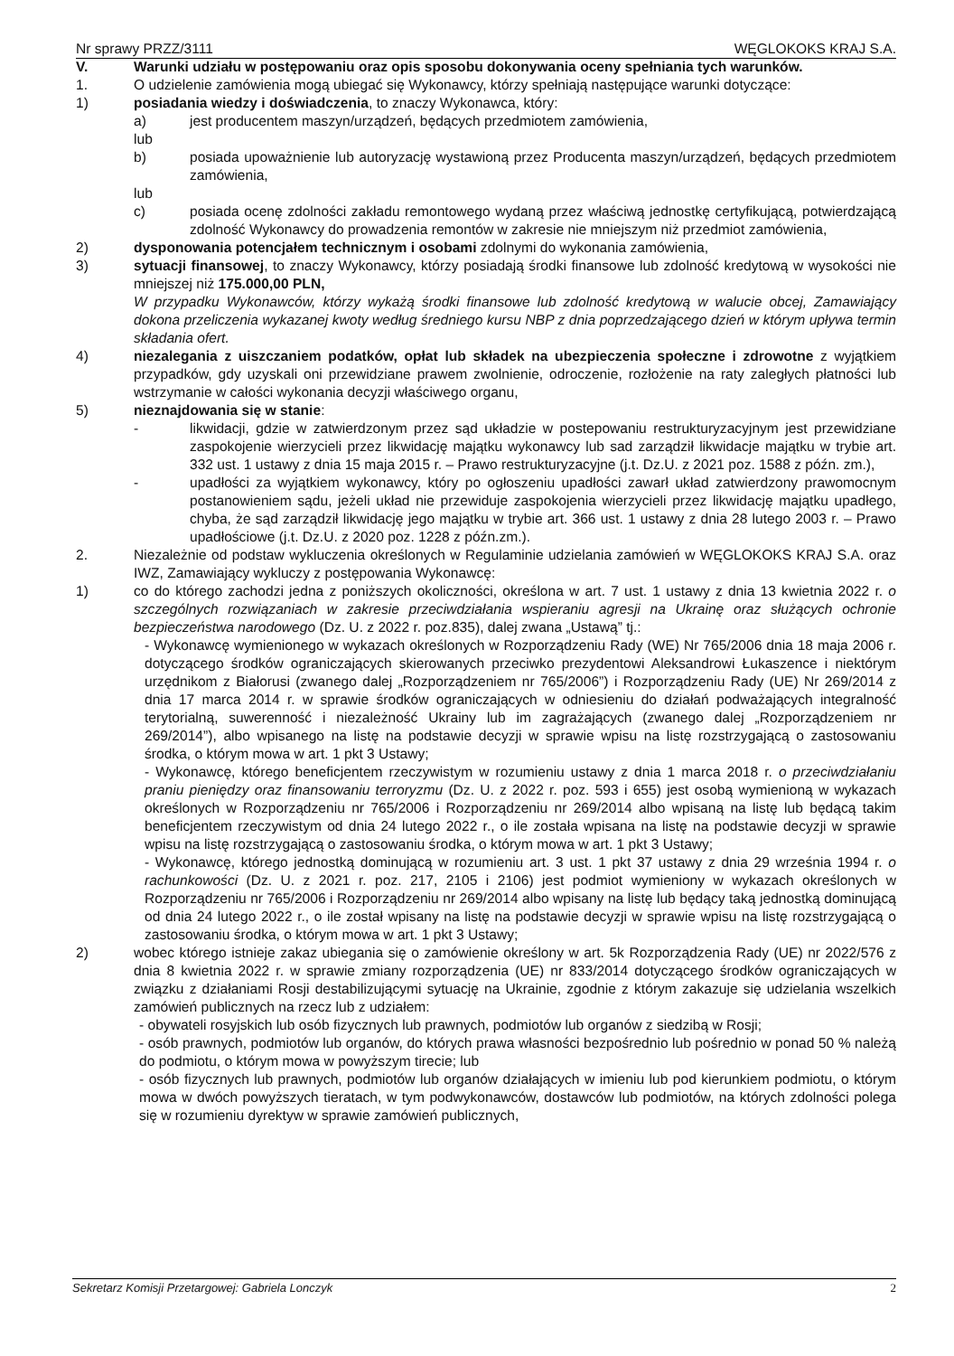Nr sprawy PRZZ/3111 WĘGLOKOKS KRAJ S.A.
V. Warunki udziału w postępowaniu oraz opis sposobu dokonywania oceny spełniania tych warunków.
1. O udzielenie zamówienia mogą ubiegać się Wykonawcy, którzy spełniają następujące warunki dotyczące:
1) posiadania wiedzy i doświadczenia, to znaczy Wykonawca, który:
a) jest producentem maszyn/urządzeń, będących przedmiotem zamówienia,
lub
b) posiada upoważnienie lub autoryzację wystawioną przez Producenta maszyn/urządzeń, będących przedmiotem zamówienia,
lub
c) posiada ocenę zdolności zakładu remontowego wydaną przez właściwą jednostkę certyfikującą, potwierdzającą zdolność Wykonawcy do prowadzenia remontów w zakresie nie mniejszym niż przedmiot zamówienia,
2) dysponowania potencjałem technicznym i osobami zdolnymi do wykonania zamówienia,
3) sytuacji finansowej, to znaczy Wykonawcy, którzy posiadają środki finansowe lub zdolność kredytową w wysokości nie mniejszej niż 175.000,00 PLN,
W przypadku Wykonawców, którzy wykażą środki finansowe lub zdolność kredytową w walucie obcej, Zamawiający dokona przeliczenia wykazanej kwoty według średniego kursu NBP z dnia poprzedzającego dzień w którym upływa termin składania ofert.
4) niezalegania z uiszczaniem podatków, opłat lub składek na ubezpieczenia społeczne i zdrowotne z wyjątkiem przypadków, gdy uzyskali oni przewidziane prawem zwolnienie, odroczenie, rozłożenie na raty zaległych płatności lub wstrzymanie w całości wykonania decyzji właściwego organu,
5) nieznajdowania się w stanie:
- likwidacji, gdzie w zatwierdzonym przez sąd układzie w postepowaniu restrukturyzacyjnym jest przewidziane zaspokojenie wierzycieli przez likwidację majątku wykonawcy lub sad zarządził likwidacje majątku w trybie art. 332 ust. 1 ustawy z dnia 15 maja 2015 r. – Prawo restrukturyzacyjne (j.t. Dz.U. z 2021 poz. 1588 z późn. zm.),
- upadłości za wyjątkiem wykonawcy, który po ogłoszeniu upadłości zawarł układ zatwierdzony prawomocnym postanowieniem sądu, jeżeli układ nie przewiduje zaspokojenia wierzycieli przez likwidację majątku upadłego, chyba, że sąd zarządził likwidację jego majątku w trybie art. 366 ust. 1 ustawy z dnia 28 lutego 2003 r. – Prawo upadłościowe (j.t. Dz.U. z 2020 poz. 1228 z późn.zm.).
2. Niezależnie od podstaw wykluczenia określonych w Regulaminie udzielania zamówień w WĘGLOKOKS KRAJ S.A. oraz IWZ, Zamawiający wykluczy z postępowania Wykonawcę:
1) co do którego zachodzi jedna z poniższych okoliczności, określona w art. 7 ust. 1 ustawy z dnia 13 kwietnia 2022 r. o szczególnych rozwiązaniach w zakresie przeciwdziałania wspieraniu agresji na Ukrainę oraz służących ochronie bezpieczeństwa narodowego (Dz. U. z 2022 r. poz.835), dalej zwana „Ustawą” tj.:
- Wykonawcę wymienionego w wykazach określonych w Rozporządzeniu Rady (WE) Nr 765/2006 dnia 18 maja 2006 r. dotyczącego środków ograniczających skierowanych przeciwko prezydentowi Aleksandrowi Łukaszence i niektórym urzędnikom z Białorusi (zwanego dalej „Rozporządzeniem nr 765/2006”) i Rozporządzeniu Rady (UE) Nr 269/2014 z dnia 17 marca 2014 r. w sprawie środków ograniczających w odniesieniu do działań podważających integralność terytorialną, suwerenność i niezależność Ukrainy lub im zagrażających (zwanego dalej „Rozporządzeniem nr 269/2014”), albo wpisanego na listę na podstawie decyzji w sprawie wpisu na listę rozstrzygającą o zastosowaniu środka, o którym mowa w art. 1 pkt 3 Ustawy;
- Wykonawcę, którego beneficjentem rzeczywistym w rozumieniu ustawy z dnia 1 marca 2018 r. o przeciwdziałaniu praniu pieniędzy oraz finansowaniu terroryzmu (Dz. U. z 2022 r. poz. 593 i 655) jest osobą wymienioną w wykazach określonych w Rozporządzeniu nr 765/2006 i Rozporządzeniu nr 269/2014 albo wpisaną na listę lub będącą takim beneficjentem rzeczywistym od dnia 24 lutego 2022 r., o ile została wpisana na listę na podstawie decyzji w sprawie wpisu na listę rozstrzygającą o zastosowaniu środka, o którym mowa w art. 1 pkt 3 Ustawy;
- Wykonawcę, którego jednostką dominującą w rozumieniu art. 3 ust. 1 pkt 37 ustawy z dnia 29 września 1994 r. o rachunkowości (Dz. U. z 2021 r. poz. 217, 2105 i 2106) jest podmiot wymieniony w wykazach określonych w Rozporządzeniu nr 765/2006 i Rozporządzeniu nr 269/2014 albo wpisany na listę lub będący taką jednostką dominującą od dnia 24 lutego 2022 r., o ile został wpisany na listę na podstawie decyzji w sprawie wpisu na listę rozstrzygającą o zastosowaniu środka, o którym mowa w art. 1 pkt 3 Ustawy;
2) wobec którego istnieje zakaz ubiegania się o zamówienie określony w art. 5k Rozporządzenia Rady (UE) nr 2022/576 z dnia 8 kwietnia 2022 r. w sprawie zmiany rozporządzenia (UE) nr 833/2014 dotyczącego środków ograniczających w związku z działaniami Rosji destabilizującymi sytuację na Ukrainie, zgodnie z którym zakazuje się udzielania wszelkich zamówień publicznych na rzecz lub z udziałem:
- obywateli rosyjskich lub osób fizycznych lub prawnych, podmiotów lub organów z siedzibą w Rosji;
- osób prawnych, podmiotów lub organów, do których prawa własności bezpośrednio lub pośrednio w ponad 50 % należą do podmiotu, o którym mowa w powyższym tirecie; lub
- osób fizycznych lub prawnych, podmiotów lub organów działających w imieniu lub pod kierunkiem podmiotu, o którym mowa w dwóch powyższych tieratach, w tym podwykonawców, dostawców lub podmiotów, na których zdolności polega się w rozumieniu dyrektyw w sprawie zamówień publicznych,
Sekretarz Komisji Przetargowej: Gabriela Lonczyk 2